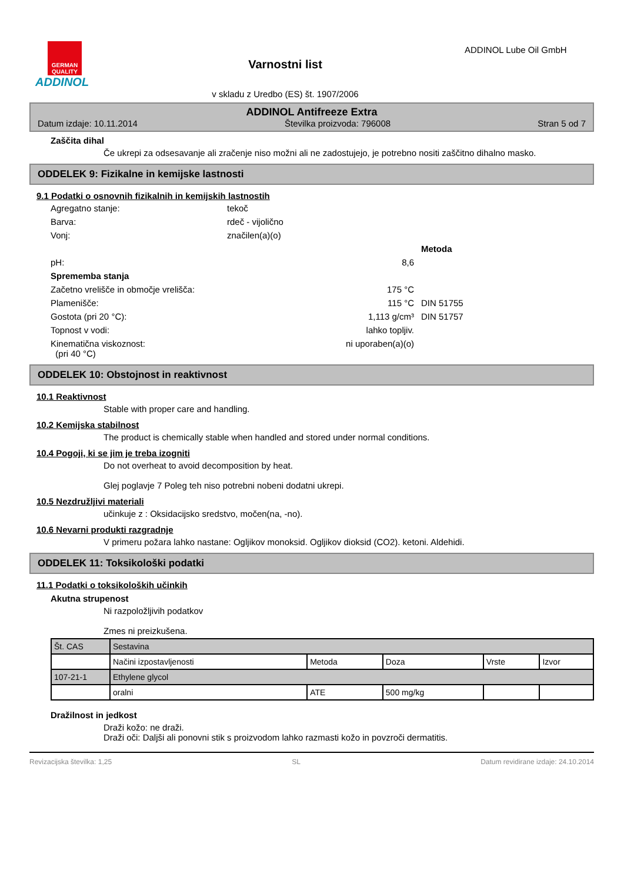GERMAN QUALITY
ADDINOL
Varnostni list
v skladu z Uredbo (ES) št. 1907/2006
ADDINOL Lube Oil GmbH
ADDINOL Antifreeze Extra
Datum izdaje: 10.11.2014 Številka proizvoda: 796008 Stran 5 od 7
Zaščita dihal
Če ukrepi za odsesavanje ali zračenje niso možni ali ne zadostujejo, je potrebno nositi zaščitno dihalno masko.
ODDELEK 9: Fizikalne in kemijske lastnosti
9.1 Podatki o osnovnih fizikalnih in kemijskih lastnostih
Agregatno stanje:
tekoč
Barva:
rdeč - vijolično
Vonj:
značilen(a)(o)
Metoda
pH:
8,6
Sprememba stanja
Začetno vrelišče in območje vrelišča:
175 °C
Plamenišče:
115 °C
DIN 51755
Gostota (pri 20 °C):
1,113 g/cm³
DIN 51757
Topnost v vodi:
lahko topljiv.
Kinematična viskoznost:
(pri 40 °C)
ni uporaben(a)(o)
ODDELEK 10: Obstojnost in reaktivnost
10.1 Reaktivnost
Stable with proper care and handling.
10.2 Kemijska stabilnost
The product is chemically stable when handled and stored under normal conditions.
10.4 Pogoji, ki se jim je treba izogniti
Do not overheat to avoid decomposition by heat.
Glej poglavje 7 Poleg teh niso potrebni nobeni dodatni ukrepi.
10.5 Nezdružljivi materiali
učinkuje z : Oksidacijsko sredstvo, močen(na, -no).
10.6 Nevarni produkti razgradnje
V primeru požara lahko nastane: Ogljikov monoksid. Ogljikov dioksid (CO2). ketoni. Aldehidi.
ODDELEK 11: Toksikološki podatki
11.1 Podatki o toksikoloških učinkih
Akutna strupenost
Ni razpoložljivih podatkov
Zmes ni preizkušena.
| Št. CAS | Sestavina | | | | |
| | Načini izpostavljenosti | Metoda | Doza | Vrste | Izvor |
| 107-21-1 | Ethylene glycol | | | | |
| | oralni | ATE | 500 mg/kg | | |
Dražilnost in jedkost
Draži kožo: ne draži.
Draži oči: Daljši ali ponovni stik s proizvodom lahko razmasti kožo in povzroči dermatitis.
Revizacijska številka: 1,25 SL Datum revidirane izdaje: 24.10.2014